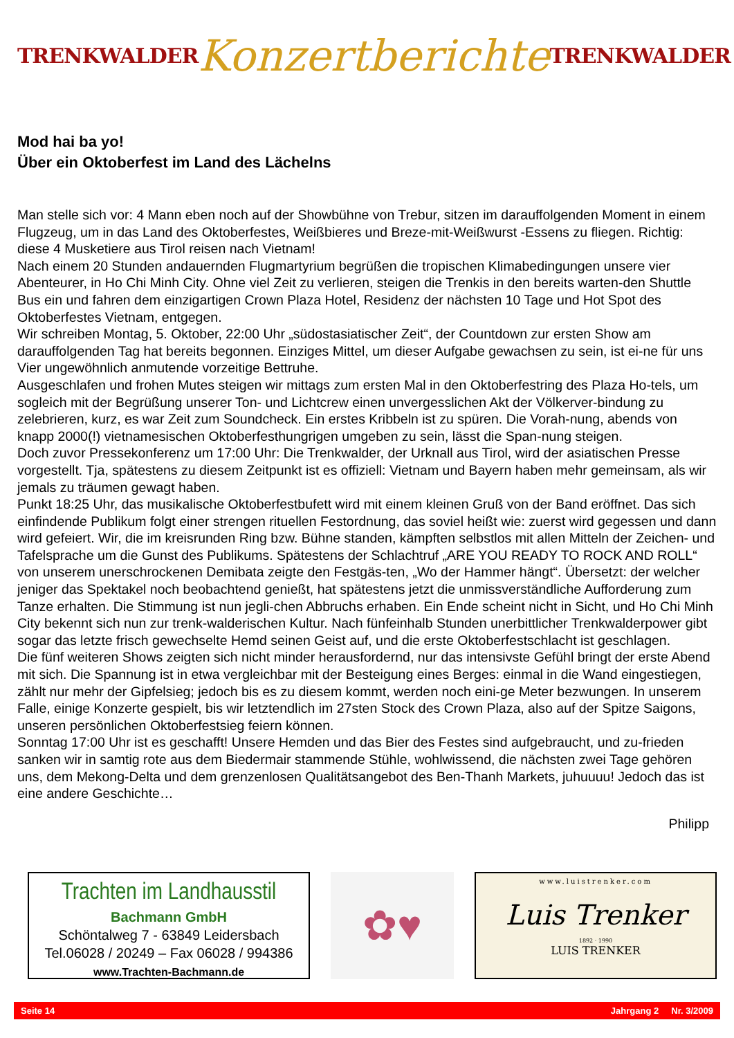TRENKWALDER Konzertberichte TRENKWALDER
Mod hai ba yo!
Über ein Oktoberfest im Land des Lächelns
Man stelle sich vor: 4 Mann eben noch auf der Showbühne von Trebur, sitzen im darauffolgenden Moment in einem Flugzeug, um in das Land des Oktoberfestes, Weißbieres und Breze-mit-Weißwurst -Essens zu fliegen. Richtig: diese 4 Musketiere aus Tirol reisen nach Vietnam!
Nach einem 20 Stunden andauernden Flugmartyrium begrüßen die tropischen Klimabedingungen unsere vier Abenteurer, in Ho Chi Minh City. Ohne viel Zeit zu verlieren, steigen die Trenkis in den bereits warten-den Shuttle Bus ein und fahren dem einzigartigen Crown Plaza Hotel, Residenz der nächsten 10 Tage und Hot Spot des Oktoberfestes Vietnam, entgegen.
Wir schreiben Montag, 5. Oktober, 22:00 Uhr „südostasiatischer Zeit“, der Countdown zur ersten Show am darauffolgenden Tag hat bereits begonnen. Einziges Mittel, um dieser Aufgabe gewachsen zu sein, ist ei-ne für uns Vier ungewöhnlich anmutende vorzeitige Bettruhe.
Ausgeschlafen und frohen Mutes steigen wir mittags zum ersten Mal in den Oktoberfestring des Plaza Ho-tels, um sogleich mit der Begrüßung unserer Ton- und Lichtcrew einen unvergesslichen Akt der Völkerver-bindung zu zelebrieren, kurz, es war Zeit zum Soundcheck. Ein erstes Kribbeln ist zu spüren. Die Vorah-nung, abends von knapp 2000(!) vietnamesischen Oktoberfesthungrigen umgeben zu sein, lässt die Span-nung steigen.
Doch zuvor Pressekonferenz um 17:00 Uhr: Die Trenkwalder, der Urknall aus Tirol, wird der asiatischen Presse vorgestellt. Tja, spätestens zu diesem Zeitpunkt ist es offiziell: Vietnam und Bayern haben mehr gemeinsam, als wir jemals zu träumen gewagt haben.
Punkt 18:25 Uhr, das musikalische Oktoberfestbufett wird mit einem kleinen Gruß von der Band eröffnet. Das sich einfindende Publikum folgt einer strengen rituellen Festordnung, das soviel heißt wie: zuerst wird gegessen und dann wird gefeiert. Wir, die im kreisrunden Ring bzw. Bühne standen, kämpften selbstlos mit allen Mitteln der Zeichen- und Tafelsprache um die Gunst des Publikums. Spätestens der Schlachtruf „ARE YOU READY TO ROCK AND ROLL“ von unserem unerschrockenen Demibata zeigte den Festgäs-ten, „Wo der Hammer hängt“. Übersetzt: der welcher jeniger das Spektakel noch beobachtend genießt, hat spätestens jetzt die unmissverständliche Aufforderung zum Tanze erhalten. Die Stimmung ist nun jegli-chen Abbruchs erhaben. Ein Ende scheint nicht in Sicht, und Ho Chi Minh City bekennt sich nun zur trenk-walderischen Kultur. Nach fünfeinhalb Stunden unerbittlicher Trenkwalderpower gibt sogar das letzte frisch gewechselte Hemd seinen Geist auf, und die erste Oktoberfestschlacht ist geschlagen.
Die fünf weiteren Shows zeigten sich nicht minder herausfordernd, nur das intensivste Gefühl bringt der erste Abend mit sich. Die Spannung ist in etwa vergleichbar mit der Besteigung eines Berges: einmal in die Wand eingestiegen, zählt nur mehr der Gipfelsieg; jedoch bis es zu diesem kommt, werden noch eini-ge Meter bezwungen. In unserem Falle, einige Konzerte gespielt, bis wir letztendlich im 27sten Stock des Crown Plaza, also auf der Spitze Saigons, unseren persönlichen Oktoberfestsieg feiern können.
Sonntag 17:00 Uhr ist es geschafft! Unsere Hemden und das Bier des Festes sind aufgebraucht, und zu-frieden sanken wir in samtig rote aus dem Biedermair stammende Stühle, wohlwissend, die nächsten zwei Tage gehören uns, dem Mekong-Delta und dem grenzenlosen Qualitätsangebot des Ben-Thanh Markets, juhuuuu! Jedoch das ist eine andere Geschichte…
Philipp
Trachten im Landhausstil
Bachmann GmbH
Schöntalweg 7 - 63849 Leidersbach
Tel.06028 / 20249 – Fax 06028 / 994386
www.Trachten-Bachmann.de
✿♥
www.luistrenker.com
Luis Trenker
1892 · 1990
LUIS TRENKER
Seite 14 Jahrgang 2 Nr. 3/2009